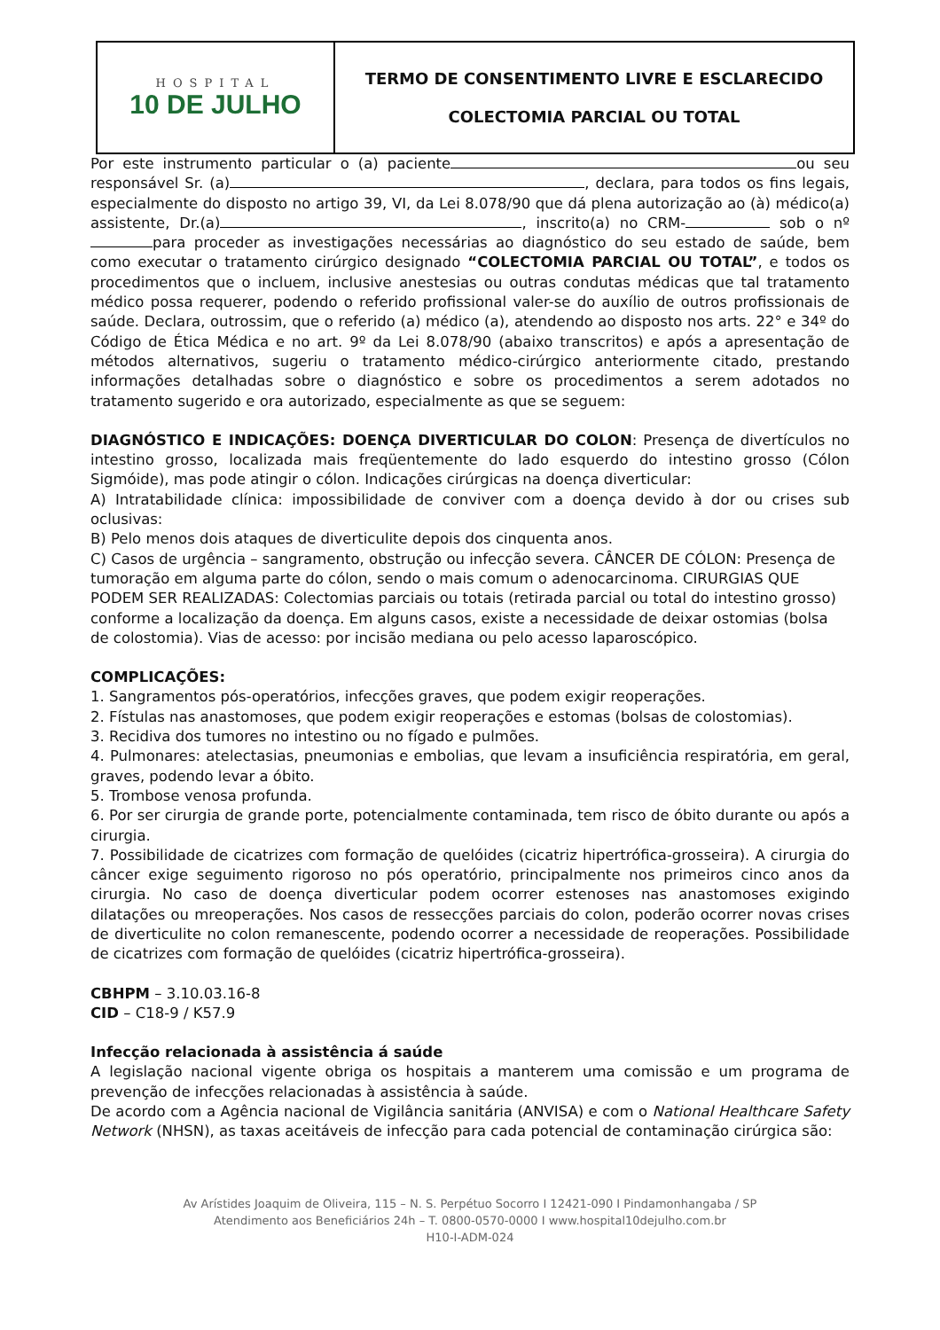HOSPITAL
10 DE JULHO
TERMO DE CONSENTIMENTO LIVRE E ESCLARECIDO
COLECTOMIA PARCIAL OU TOTAL
Por este instrumento particular o (a) paciente ou seu responsável Sr. (a) , declara, para todos os fins legais, especialmente do disposto no artigo 39, VI, da Lei 8.078/90 que dá plena autorização ao (à) médico(a) assistente, Dr.(a) , inscrito(a) no CRM- sob o nº para proceder as investigações necessárias ao diagnóstico do seu estado de saúde, bem como executar o tratamento cirúrgico designado “COLECTOMIA PARCIAL OU TOTAL”, e todos os procedimentos que o incluem, inclusive anestesias ou outras condutas médicas que tal tratamento médico possa requerer, podendo o referido profissional valer-se do auxílio de outros profissionais de saúde. Declara, outrossim, que o referido (a) médico (a), atendendo ao disposto nos arts. 22° e 34º do Código de Ética Médica e no art. 9º da Lei 8.078/90 (abaixo transcritos) e após a apresentação de métodos alternativos, sugeriu o tratamento médico-cirúrgico anteriormente citado, prestando informações detalhadas sobre o diagnóstico e sobre os procedimentos a serem adotados no tratamento sugerido e ora autorizado, especialmente as que se seguem:
DIAGNÓSTICO E INDICAÇÕES: DOENÇA DIVERTICULAR DO COLON: Presença de divertículos no intestino grosso, localizada mais freqüentemente do lado esquerdo do intestino grosso (Cólon Sigmóide), mas pode atingir o cólon. Indicações cirúrgicas na doença diverticular:
A) Intratabilidade clínica: impossibilidade de conviver com a doença devido à dor ou crises sub oclusivas:
B) Pelo menos dois ataques de diverticulite depois dos cinquenta anos.
C) Casos de urgência – sangramento, obstrução ou infecção severa. CÂNCER DE CÓLON: Presença de tumoração em alguma parte do cólon, sendo o mais comum o adenocarcinoma. CIRURGIAS QUE PODEM SER REALIZADAS: Colectomias parciais ou totais (retirada parcial ou total do intestino grosso) conforme a localização da doença. Em alguns casos, existe a necessidade de deixar ostomias (bolsa de colostomia). Vias de acesso: por incisão mediana ou pelo acesso laparoscópico.
COMPLICAÇÕES:
1. Sangramentos pós-operatórios, infecções graves, que podem exigir reoperações.
2. Fístulas nas anastomoses, que podem exigir reoperações e estomas (bolsas de colostomias).
3. Recidiva dos tumores no intestino ou no fígado e pulmões.
4. Pulmonares: atelectasias, pneumonias e embolias, que levam a insuficiência respiratória, em geral, graves, podendo levar a óbito.
5. Trombose venosa profunda.
6. Por ser cirurgia de grande porte, potencialmente contaminada, tem risco de óbito durante ou após a cirurgia.
7. Possibilidade de cicatrizes com formação de quelóides (cicatriz hipertrófica-grosseira). A cirurgia do câncer exige seguimento rigoroso no pós operatório, principalmente nos primeiros cinco anos da cirurgia. No caso de doença diverticular podem ocorrer estenoses nas anastomoses exigindo dilatações ou mreoperações. Nos casos de ressecções parciais do colon, poderão ocorrer novas crises de diverticulite no colon remanescente, podendo ocorrer a necessidade de reoperações. Possibilidade de cicatrizes com formação de quelóides (cicatriz hipertrófica-grosseira).
CBHPM – 3.10.03.16-8
CID – C18-9 / K57.9
Infecção relacionada à assistência á saúde
A legislação nacional vigente obriga os hospitais a manterem uma comissão e um programa de prevenção de infecções relacionadas à assistência à saúde.
De acordo com a Agência nacional de Vigilância sanitária (ANVISA) e com o National Healthcare Safety Network (NHSN), as taxas aceitáveis de infecção para cada potencial de contaminação cirúrgica são:
Av Arístides Joaquim de Oliveira, 115 – N. S. Perpétuo Socorro I 12421-090 I Pindamonhangaba / SP
Atendimento aos Beneficiários 24h – T. 0800-0570-0000 I www.hospital10dejulho.com.br
H10-I-ADM-024